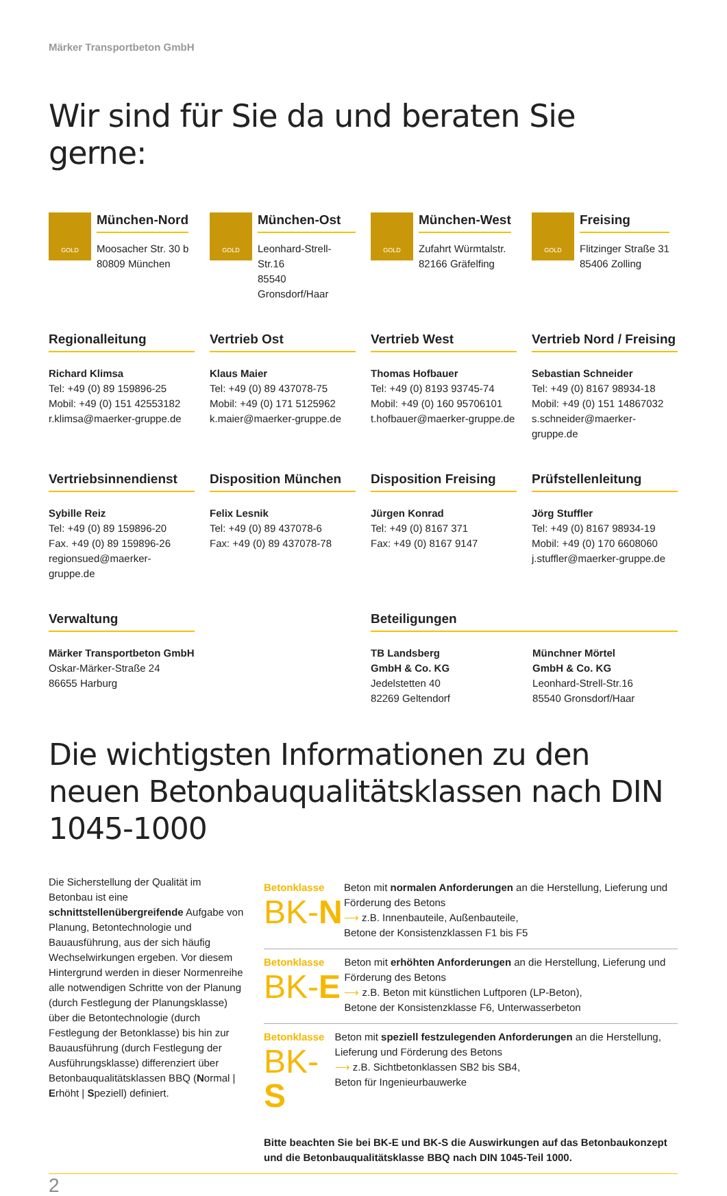Märker Transportbeton GmbH
Wir sind für Sie da und beraten Sie gerne:
GOLD
München-Nord
Moosacher Str. 30 b
80809 München
GOLD
München-Ost
Leonhard-Strell-Str.16
85540 Gronsdorf/Haar
GOLD
München-West
Zufahrt Würmtalstr.
82166 Gräfelfing
GOLD
Freising
Flitzinger Straße 31
85406 Zolling
Regionalleitung
Richard Klimsa
Tel: +49 (0) 89 159896-25
Mobil: +49 (0) 151 42553182
r.klimsa@maerker-gruppe.de
Vertrieb Ost
Klaus Maier
Tel: +49 (0) 89 437078-75
Mobil: +49 (0) 171 5125962
k.maier@maerker-gruppe.de
Vertrieb West
Thomas Hofbauer
Tel: +49 (0) 8193 93745-74
Mobil: +49 (0) 160 95706101
t.hofbauer@maerker-gruppe.de
Vertrieb Nord / Freising
Sebastian Schneider
Tel: +49 (0) 8167 98934-18
Mobil: +49 (0) 151 14867032
s.schneider@maerker-gruppe.de
Vertriebsinnendienst
Sybille Reiz
Tel: +49 (0) 89 159896-20
Fax. +49 (0) 89 159896-26
regionsued@maerker-gruppe.de
Disposition München
Felix Lesnik
Tel: +49 (0) 89 437078-6
Fax: +49 (0) 89 437078-78
Disposition Freising
Jürgen Konrad
Tel: +49 (0) 8167 371
Fax: +49 (0) 8167 9147
Prüfstellenleitung
Jörg Stuffler
Tel: +49 (0) 8167 98934-19
Mobil: +49 (0) 170 6608060
j.stuffler@maerker-gruppe.de
Verwaltung
Märker Transportbeton GmbH
Oskar-Märker-Straße 24
86655 Harburg
Beteiligungen
TB Landsberg
GmbH & Co. KG
Jedelstetten 40
82269 Geltendorf
Münchner Mörtel
GmbH & Co. KG
Leonhard-Strell-Str.16
85540 Gronsdorf/Haar
Die wichtigsten Informationen zu den neuen Betonbauqualitätsklassen nach DIN 1045-1000
Die Sicherstellung der Qualität im Betonbau ist eine schnittstellenübergreifende Aufgabe von Planung, Betontechnologie und Bauausführung, aus der sich häufig Wechselwirkungen ergeben. Vor diesem Hintergrund werden in dieser Normenreihe alle notwendigen Schritte von der Planung (durch Festlegung der Planungsklasse) über die Betontechnologie (durch Festlegung der Betonklasse) bis hin zur Bauausführung (durch Festlegung der Ausführungsklasse) differenziert über Betonbauqualitätsklassen BBQ (Normal | Erhöht | Speziell) definiert.
Betonklasse
BK-N
Beton mit normalen Anforderungen an die Herstellung, Lieferung und Förderung des Betons
⟶ z.B. Innenbauteile, Außenbauteile,
Betone der Konsistenzklassen F1 bis F5
Betonklasse
BK-E
Beton mit erhöhten Anforderungen an die Herstellung, Lieferung und Förderung des Betons
⟶ z.B. Beton mit künstlichen Luftporen (LP-Beton),
Betone der Konsistenzklasse F6, Unterwasserbeton
Betonklasse
BK-S
Beton mit speziell festzulegenden Anforderungen an die Herstellung, Lieferung und Förderung des Betons
⟶ z.B. Sichtbetonklassen SB2 bis SB4,
Beton für Ingenieurbauwerke
Bitte beachten Sie bei BK-E und BK-S die Auswirkungen auf das Betonbaukonzept und die Betonbauqualitätsklasse BBQ nach DIN 1045-Teil 1000.
2